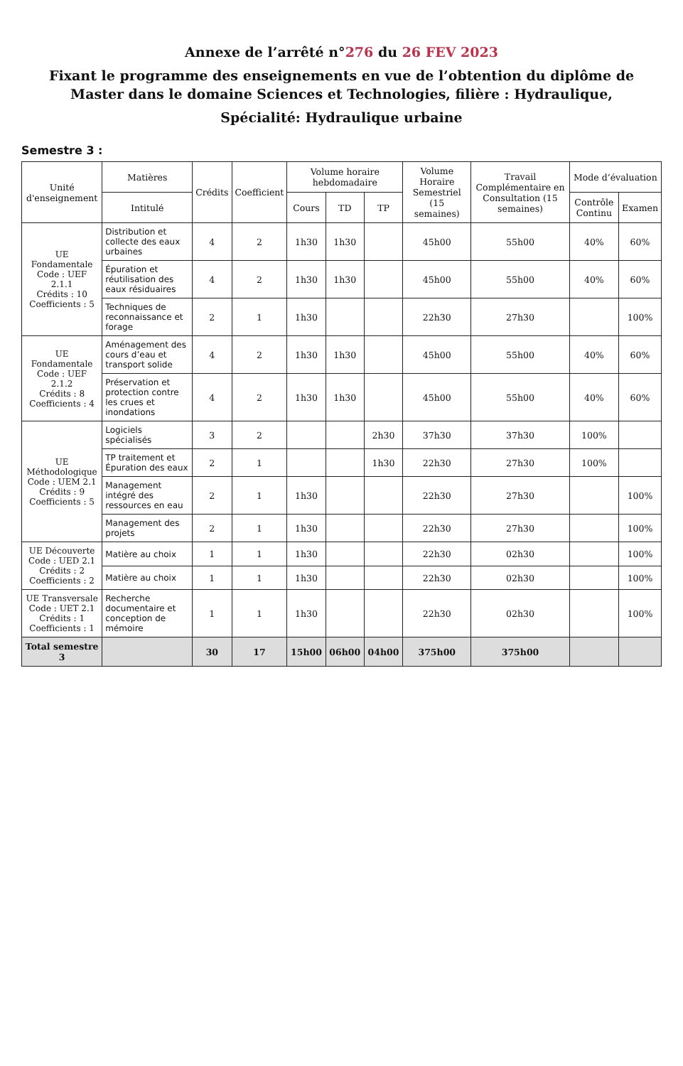Annexe de l’arrêté n°276 du 26 FEV 2023
Fixant le programme des enseignements en vue de l’obtention du diplôme de Master dans le domaine Sciences et Technologies, filière : Hydraulique,
Spécialité: Hydraulique urbaine
Semestre 3 :
| Unité d'enseignement | Matières | Crédits | Coefficient | Volume horaire hebdomadaire | | | Volume Horaire Semestriel (15 semaines) | Travail Complémentaire en Consultation (15 semaines) | Mode d’évaluation | |
| --- | --- | --- | --- | --- | --- | --- | --- | --- | --- | --- |
| | Intitulé | | | Cours | TD | TP | | | Contrôle Continu | Examen |
| UE Fondamentale Code : UEF 2.1.1 Crédits : 10 Coefficients : 5 | Distribution et collecte des eaux urbaines | 4 | 2 | 1h30 | 1h30 | | 45h00 | 55h00 | 40% | 60% |
| | Épuration et réutilisation des eaux résiduaires | 4 | 2 | 1h30 | 1h30 | | 45h00 | 55h00 | 40% | 60% |
| | Techniques de reconnaissance et forage | 2 | 1 | 1h30 | | | 22h30 | 27h30 | | 100% |
| UE Fondamentale Code : UEF 2.1.2 Crédits : 8 Coefficients : 4 | Aménagement des cours d’eau et transport solide | 4 | 2 | 1h30 | 1h30 | | 45h00 | 55h00 | 40% | 60% |
| | Préservation et protection contre les crues et inondations | 4 | 2 | 1h30 | 1h30 | | 45h00 | 55h00 | 40% | 60% |
| UE Méthodologique Code : UEM 2.1 Crédits : 9 Coefficients : 5 | Logiciels spécialisés | 3 | 2 | | | 2h30 | 37h30 | 37h30 | 100% | |
| | TP traitement et Épuration des eaux | 2 | 1 | | | 1h30 | 22h30 | 27h30 | 100% | |
| | Management intégré des ressources en eau | 2 | 1 | 1h30 | | | 22h30 | 27h30 | | 100% |
| | Management des projets | 2 | 1 | 1h30 | | | 22h30 | 27h30 | | 100% |
| UE Découverte Code : UED 2.1 Crédits : 2 Coefficients : 2 | Matière au choix | 1 | 1 | 1h30 | | | 22h30 | 02h30 | | 100% |
| | Matière au choix | 1 | 1 | 1h30 | | | 22h30 | 02h30 | | 100% |
| UE Transversale Code : UET 2.1 Crédits : 1 Coefficients : 1 | Recherche documentaire et conception de mémoire | 1 | 1 | 1h30 | | | 22h30 | 02h30 | | 100% |
| Total semestre 3 | | 30 | 17 | 15h00 | 06h00 | 04h00 | 375h00 | 375h00 | | |